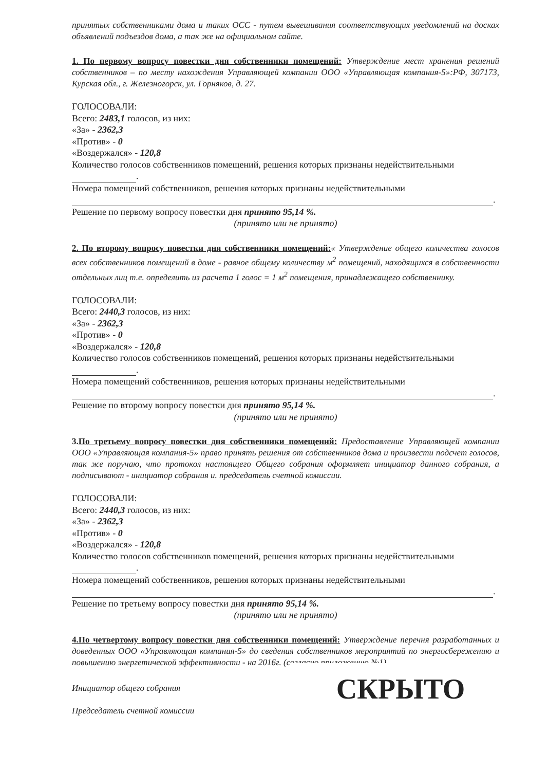принятых собственниками дома и таких ОСС - путем вывешивания соответствующих уведомлений на досках объявлений подъездов дома, а так же на официальном сайте.
1. По первому вопросу повестки дня собственники помещений: Утверждение мест хранения решений собственников – по месту нахождения Управляющей компании ООО «Управляющая компания-5»:РФ, 307173, Курская обл., г. Железногорск, ул. Горняков, д. 27.
ГОЛОСОВАЛИ:
Всего: 2483,1 голосов, из них:
«За» - 2362,3
«Против» - 0
«Воздержался» - 120,8
Количество голосов собственников помещений, решения которых признаны недействительными
.
Номера помещений собственников, решения которых признаны недействительными
.
Решение по первому вопросу повестки дня принято 95,14 %.
(принято или не принято)
2. По второму вопросу повестки дня собственники помещений:« Утверждение общего количества голосов всех собственников помещений в доме - равное общему количеству м<sup>2</sup> помещений, находящихся в собственности отдельных лиц т.е. определить из расчета 1 голос = 1 м<sup>2</sup> помещения, принадлежащего собственнику.
ГОЛОСОВАЛИ:
Всего: 2440,3 голосов, из них:
«За» - 2362,3
«Против» - 0
«Воздержался» - 120,8
Количество голосов собственников помещений, решения которых признаны недействительными
.
Номера помещений собственников, решения которых признаны недействительными
.
Решение по второму вопросу повестки дня принято 95,14 %.
(принято или не принято)
3.По третьему вопросу повестки дня собственники помещений: Предоставление Управляющей компании ООО «Управляющая компания-5» право принять решения от собственников дома и произвести подсчет голосов, так же поручаю, что протокол настоящего Общего собрания оформляет инициатор данного собрания, а подписывают - инициатор собрания и. председатель счетной комиссии.
ГОЛОСОВАЛИ:
Всего: 2440,3 голосов, из них:
«За» - 2362,3
«Против» - 0
«Воздержался» - 120,8
Количество голосов собственников помещений, решения которых признаны недействительными
.
Номера помещений собственников, решения которых признаны недействительными
.
Решение по третьему вопросу повестки дня принято 95,14 %.
(принято или не принято)
4.По четвертому вопросу повестки дня собственники помещений: Утверждение перечня разработанных и доведенных ООО «Управляющая компания-5» до сведения собственников мероприятий по энергосбережению и повышению энергетической эффективности - на 2016г. (согласно приложению №1).
Инициатор общего собрания
Председатель счетной комиссии
СКРЫТО